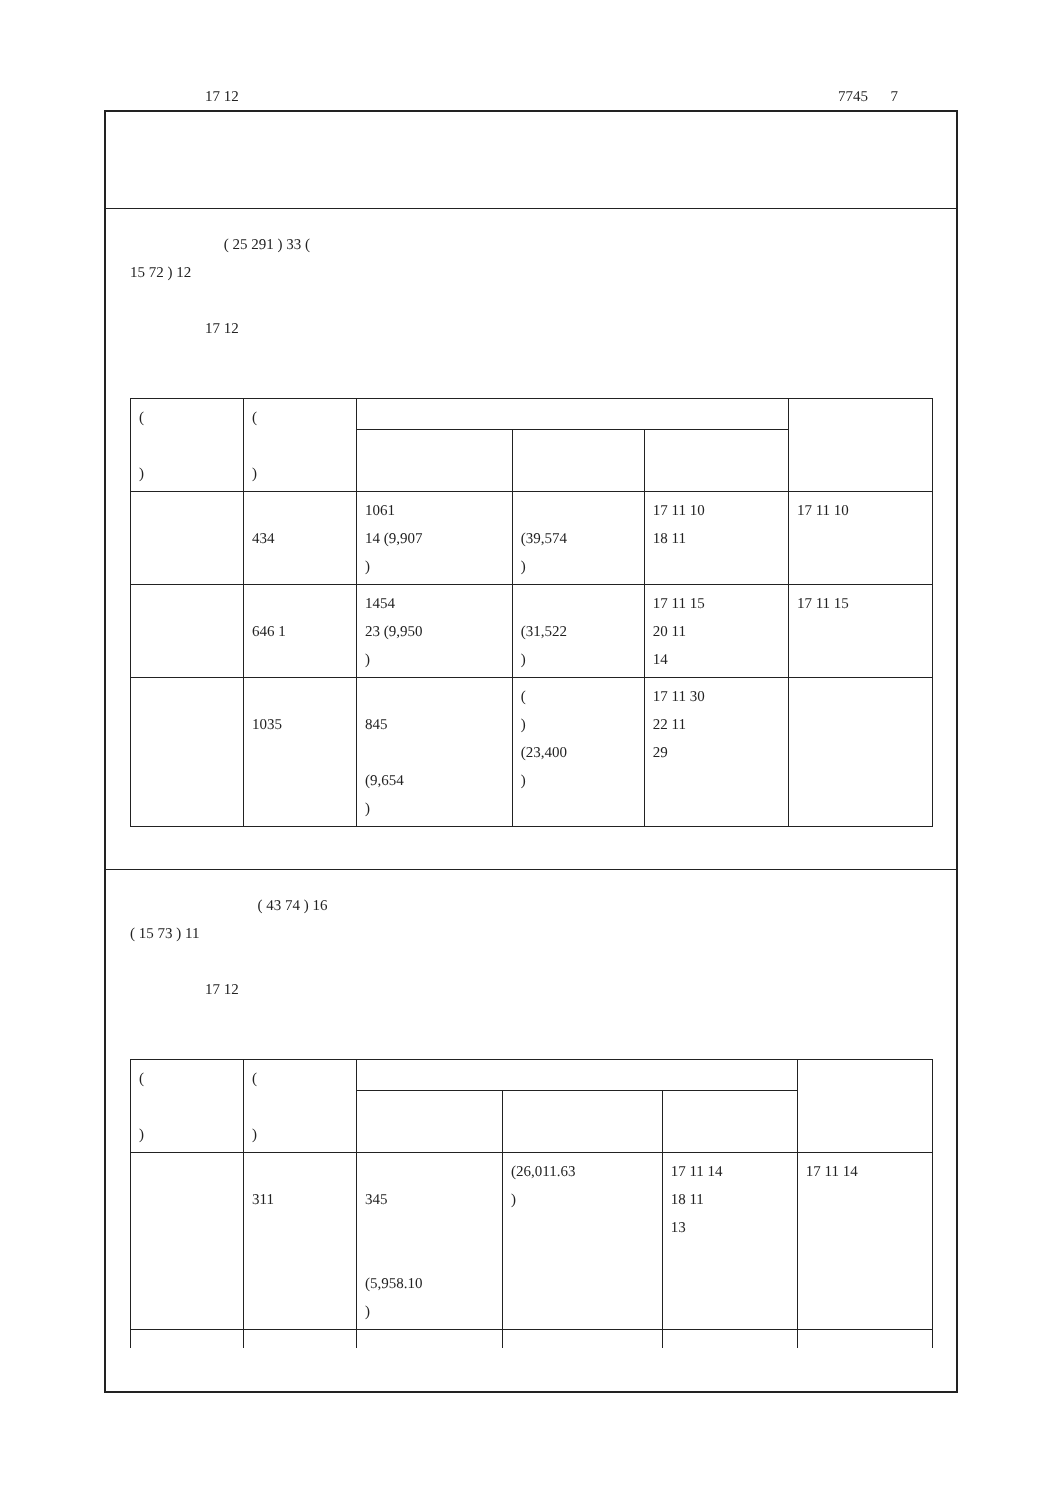17 12 7745 7
( 25 291 ) 33 (
15 72 ) 12
17 12
| ( ) | ( ) | | | | |
| | 434 | 1061 14 (9,907 ) | (39,574 ) | 17 11 10 18 11 | 17 11 10 |
| | 646 1 | 1454 23 (9,950 ) | (31,522 ) | 17 11 15 20 11 14 | 17 11 15 |
| | 1035 | 845 (9,654 ) | ( ) (23,400 ) | 17 11 30 22 11 29 | |
( 43 74 ) 16
( 15 73 ) 11
17 12
| ( ) | ( ) | | | | |
| | 311 | 345 (5,958.10 ) | (26,011.63 ) | 17 11 14 18 11 13 | 17 11 14 |